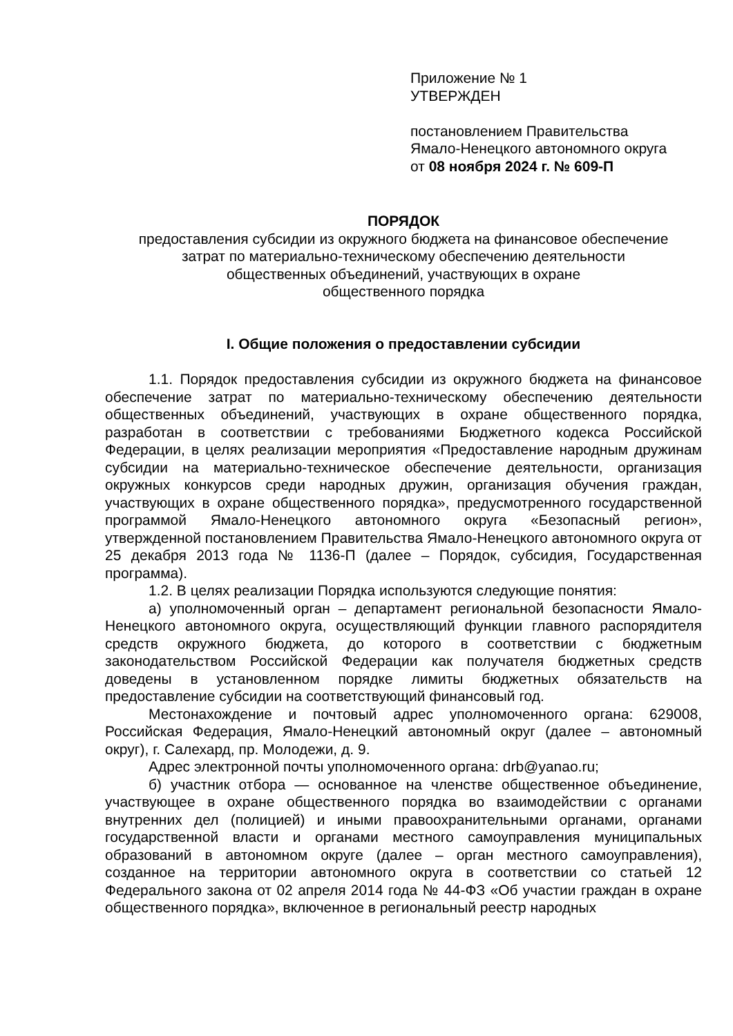Приложение № 1
УТВЕРЖДЕН
постановлением Правительства
Ямало-Ненецкого автономного округа
от 08 ноября 2024 г. № 609-П
ПОРЯДОК
предоставления субсидии из окружного бюджета на финансовое обеспечение
затрат по материально-техническому обеспечению деятельности
общественных объединений, участвующих в охране
общественного порядка
I. Общие положения о предоставлении субсидии
1.1. Порядок предоставления субсидии из окружного бюджета на финансовое обеспечение затрат по материально-техническому обеспечению деятельности общественных объединений, участвующих в охране общественного порядка, разработан в соответствии с требованиями Бюджетного кодекса Российской Федерации, в целях реализации мероприятия «Предоставление народным дружинам субсидии на материально-техническое обеспечение деятельности, организация окружных конкурсов среди народных дружин, организация обучения граждан, участвующих в охране общественного порядка», предусмотренного государственной программой Ямало-Ненецкого автономного округа «Безопасный регион», утвержденной постановлением Правительства Ямало-Ненецкого автономного округа от 25 декабря 2013 года № 1136-П (далее – Порядок, субсидия, Государственная программа).
1.2. В целях реализации Порядка используются следующие понятия:
а) уполномоченный орган – департамент региональной безопасности Ямало-Ненецкого автономного округа, осуществляющий функции главного распорядителя средств окружного бюджета, до которого в соответствии с бюджетным законодательством Российской Федерации как получателя бюджетных средств доведены в установленном порядке лимиты бюджетных обязательств на предоставление субсидии на соответствующий финансовый год.
Местонахождение и почтовый адрес уполномоченного органа: 629008, Российская Федерация, Ямало-Ненецкий автономный округ (далее – автономный округ), г. Салехард, пр. Молодежи, д. 9.
Адрес электронной почты уполномоченного органа: drb@yanao.ru;
б) участник отбора — основанное на членстве общественное объединение, участвующее в охране общественного порядка во взаимодействии с органами внутренних дел (полицией) и иными правоохранительными органами, органами государственной власти и органами местного самоуправления муниципальных образований в автономном округе (далее – орган местного самоуправления), созданное на территории автономного округа в соответствии со статьей 12 Федерального закона от 02 апреля 2014 года № 44-ФЗ «Об участии граждан в охране общественного порядка», включенное в региональный реестр народных